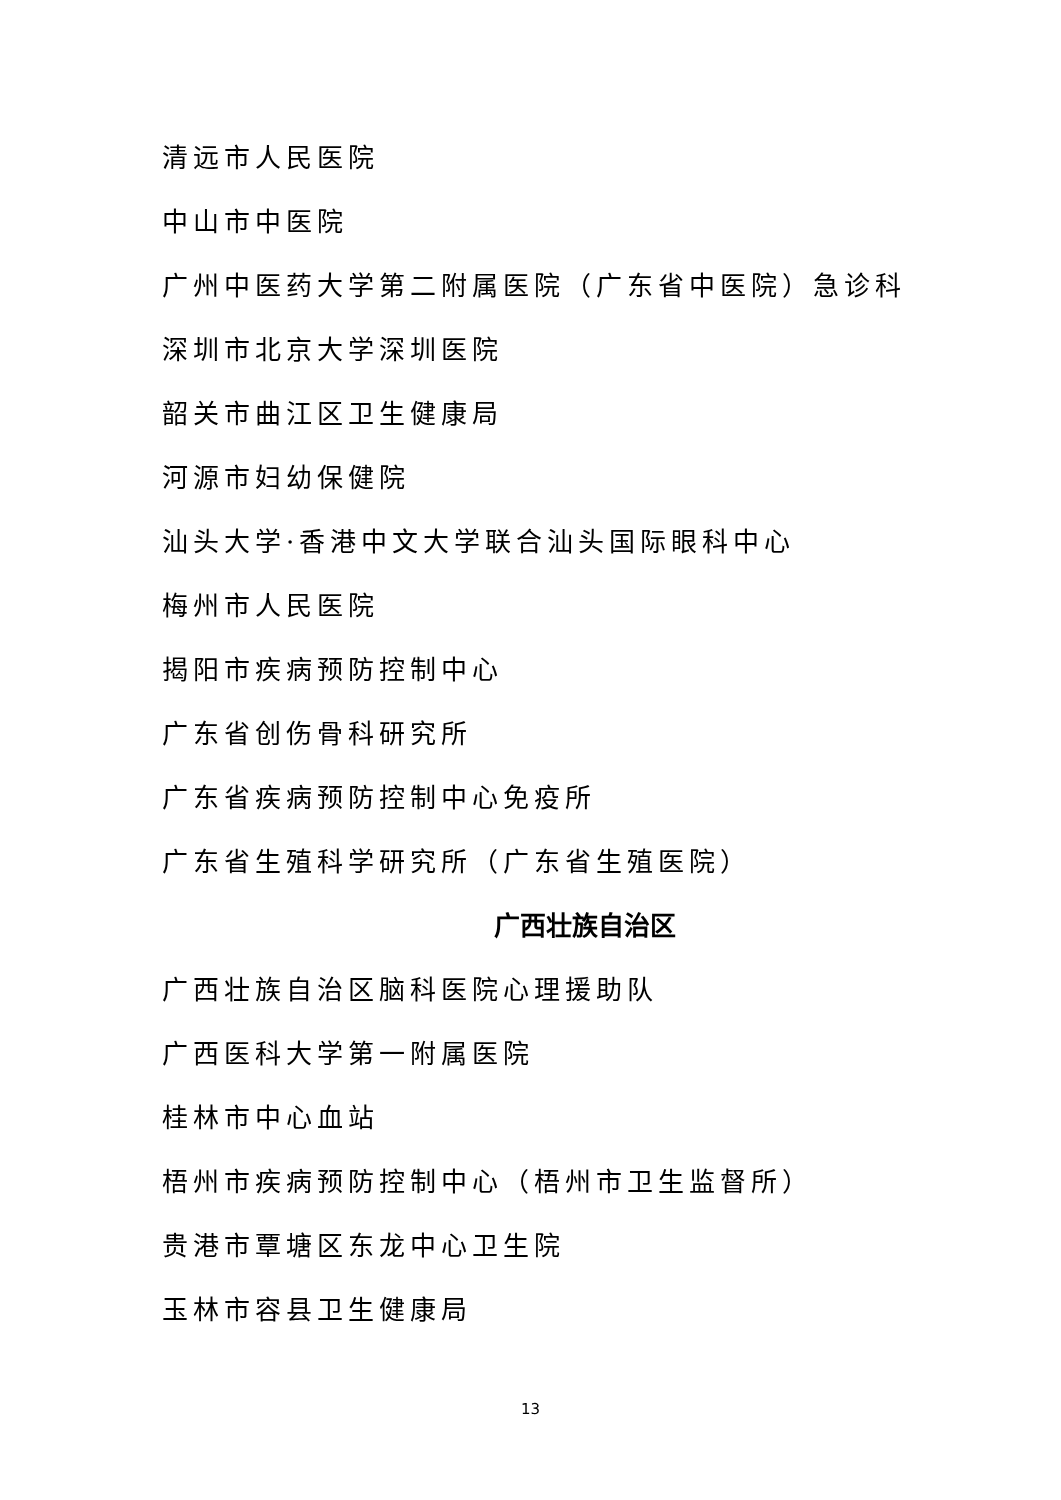清远市人民医院
中山市中医院
广州中医药大学第二附属医院（广东省中医院）急诊科
深圳市北京大学深圳医院
韶关市曲江区卫生健康局
河源市妇幼保健院
汕头大学·香港中文大学联合汕头国际眼科中心
梅州市人民医院
揭阳市疾病预防控制中心
广东省创伤骨科研究所
广东省疾病预防控制中心免疫所
广东省生殖科学研究所（广东省生殖医院）
广西壮族自治区
广西壮族自治区脑科医院心理援助队
广西医科大学第一附属医院
桂林市中心血站
梧州市疾病预防控制中心（梧州市卫生监督所）
贵港市覃塘区东龙中心卫生院
玉林市容县卫生健康局
13